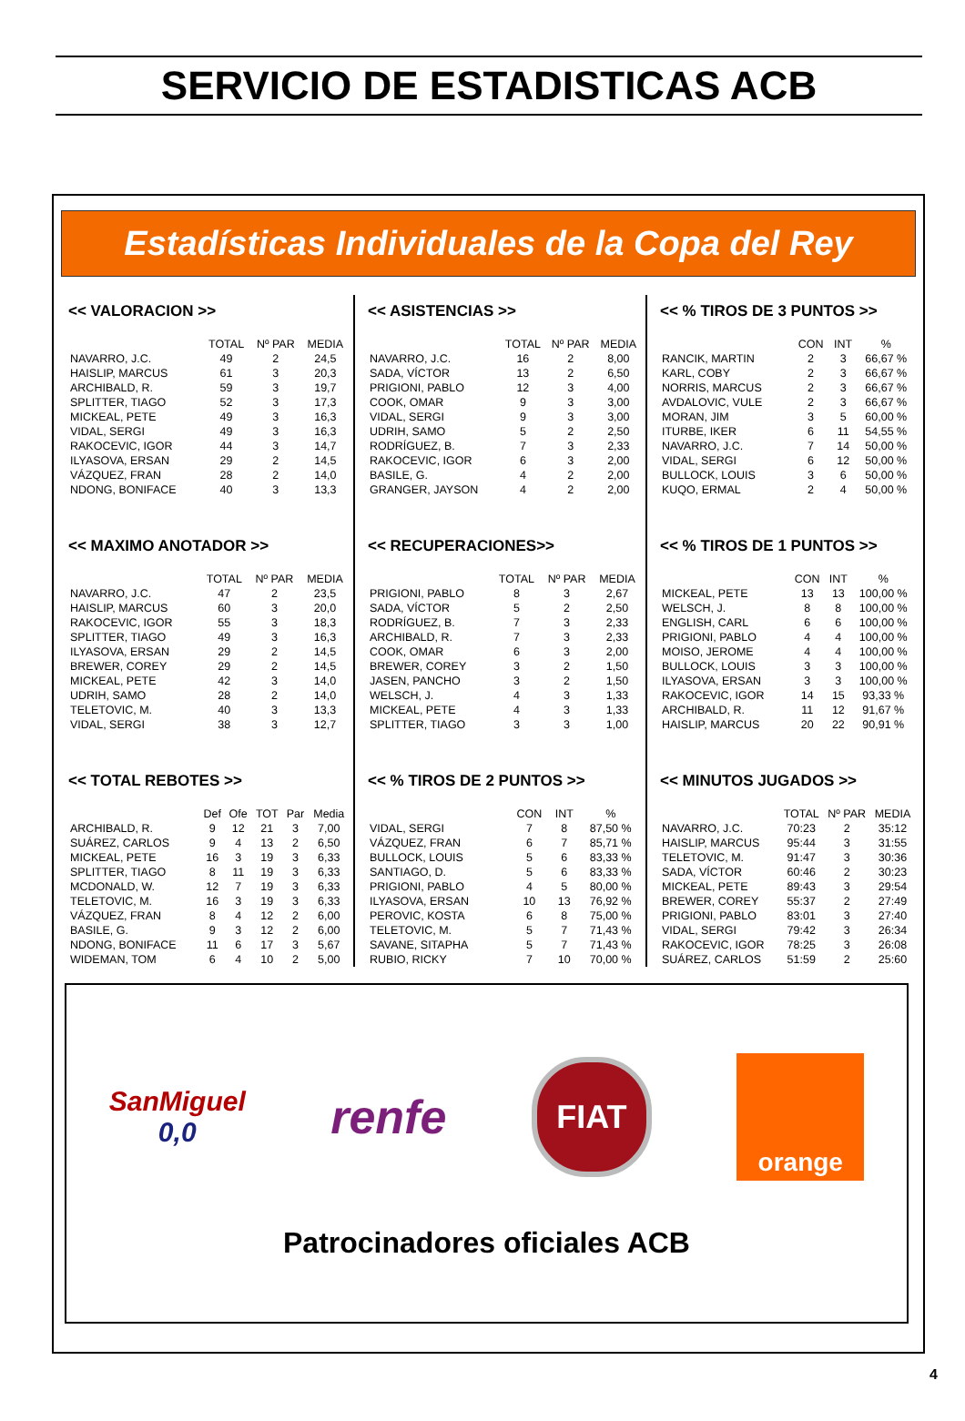SERVICIO DE ESTADISTICAS ACB
Estadísticas Individuales de la Copa del Rey
<< VALORACION >>
| | TOTAL | Nº PAR | MEDIA |
| --- | --- | --- | --- |
| NAVARRO, J.C. | 49 | 2 | 24,5 |
| HAISLIP, MARCUS | 61 | 3 | 20,3 |
| ARCHIBALD, R. | 59 | 3 | 19,7 |
| SPLITTER, TIAGO | 52 | 3 | 17,3 |
| MICKEAL, PETE | 49 | 3 | 16,3 |
| VIDAL, SERGI | 49 | 3 | 16,3 |
| RAKOCEVIC, IGOR | 44 | 3 | 14,7 |
| ILYASOVA, ERSAN | 29 | 2 | 14,5 |
| VÁZQUEZ, FRAN | 28 | 2 | 14,0 |
| NDONG, BONIFACE | 40 | 3 | 13,3 |
<< MAXIMO ANOTADOR >>
| | TOTAL | Nº PAR | MEDIA |
| --- | --- | --- | --- |
| NAVARRO, J.C. | 47 | 2 | 23,5 |
| HAISLIP, MARCUS | 60 | 3 | 20,0 |
| RAKOCEVIC, IGOR | 55 | 3 | 18,3 |
| SPLITTER, TIAGO | 49 | 3 | 16,3 |
| ILYASOVA, ERSAN | 29 | 2 | 14,5 |
| BREWER, COREY | 29 | 2 | 14,5 |
| MICKEAL, PETE | 42 | 3 | 14,0 |
| UDRIH, SAMO | 28 | 2 | 14,0 |
| TELETOVIC, M. | 40 | 3 | 13,3 |
| VIDAL, SERGI | 38 | 3 | 12,7 |
<< TOTAL REBOTES >>
| | Def | Ofe | TOT | Par | Media |
| --- | --- | --- | --- | --- | --- |
| ARCHIBALD, R. | 9 | 12 | 21 | 3 | 7,00 |
| SUÁREZ, CARLOS | 9 | 4 | 13 | 2 | 6,50 |
| MICKEAL, PETE | 16 | 3 | 19 | 3 | 6,33 |
| SPLITTER, TIAGO | 8 | 11 | 19 | 3 | 6,33 |
| MCDONALD, W. | 12 | 7 | 19 | 3 | 6,33 |
| TELETOVIC, M. | 16 | 3 | 19 | 3 | 6,33 |
| VÁZQUEZ, FRAN | 8 | 4 | 12 | 2 | 6,00 |
| BASILE, G. | 9 | 3 | 12 | 2 | 6,00 |
| NDONG, BONIFACE | 11 | 6 | 17 | 3 | 5,67 |
| WIDEMAN, TOM | 6 | 4 | 10 | 2 | 5,00 |
<< ASISTENCIAS >>
| | TOTAL | Nº PAR | MEDIA |
| --- | --- | --- | --- |
| NAVARRO, J.C. | 16 | 2 | 8,00 |
| SADA, VÍCTOR | 13 | 2 | 6,50 |
| PRIGIONI, PABLO | 12 | 3 | 4,00 |
| COOK, OMAR | 9 | 3 | 3,00 |
| VIDAL, SERGI | 9 | 3 | 3,00 |
| UDRIH, SAMO | 5 | 2 | 2,50 |
| RODRÍGUEZ, B. | 7 | 3 | 2,33 |
| RAKOCEVIC, IGOR | 6 | 3 | 2,00 |
| BASILE, G. | 4 | 2 | 2,00 |
| GRANGER, JAYSON | 4 | 2 | 2,00 |
<< RECUPERACIONES>>
| | TOTAL | Nº PAR | MEDIA |
| --- | --- | --- | --- |
| PRIGIONI, PABLO | 8 | 3 | 2,67 |
| SADA, VÍCTOR | 5 | 2 | 2,50 |
| RODRÍGUEZ, B. | 7 | 3 | 2,33 |
| ARCHIBALD, R. | 7 | 3 | 2,33 |
| COOK, OMAR | 6 | 3 | 2,00 |
| BREWER, COREY | 3 | 2 | 1,50 |
| JASEN, PANCHO | 3 | 2 | 1,50 |
| WELSCH, J. | 4 | 3 | 1,33 |
| MICKEAL, PETE | 4 | 3 | 1,33 |
| SPLITTER, TIAGO | 3 | 3 | 1,00 |
<< % TIROS DE 2 PUNTOS >>
| | CON | INT | % |
| --- | --- | --- | --- |
| VIDAL, SERGI | 7 | 8 | 87,50 % |
| VÁZQUEZ, FRAN | 6 | 7 | 85,71 % |
| BULLOCK, LOUIS | 5 | 6 | 83,33 % |
| SANTIAGO, D. | 5 | 6 | 83,33 % |
| PRIGIONI, PABLO | 4 | 5 | 80,00 % |
| ILYASOVA, ERSAN | 10 | 13 | 76,92 % |
| PEROVIC, KOSTA | 6 | 8 | 75,00 % |
| TELETOVIC, M. | 5 | 7 | 71,43 % |
| SAVANE, SITAPHA | 5 | 7 | 71,43 % |
| RUBIO, RICKY | 7 | 10 | 70,00 % |
<< % TIROS DE 3 PUNTOS >>
| | CON | INT | % |
| --- | --- | --- | --- |
| RANCIK, MARTIN | 2 | 3 | 66,67 % |
| KARL, COBY | 2 | 3 | 66,67 % |
| NORRIS, MARCUS | 2 | 3 | 66,67 % |
| AVDALOVIC, VULE | 2 | 3 | 66,67 % |
| MORAN, JIM | 3 | 5 | 60,00 % |
| ITURBE, IKER | 6 | 11 | 54,55 % |
| NAVARRO, J.C. | 7 | 14 | 50,00 % |
| VIDAL, SERGI | 6 | 12 | 50,00 % |
| BULLOCK, LOUIS | 3 | 6 | 50,00 % |
| KUQO, ERMAL | 2 | 4 | 50,00 % |
<< % TIROS DE 1 PUNTOS >>
| | CON | INT | % |
| --- | --- | --- | --- |
| MICKEAL, PETE | 13 | 13 | 100,00 % |
| WELSCH, J. | 8 | 8 | 100,00 % |
| ENGLISH, CARL | 6 | 6 | 100,00 % |
| PRIGIONI, PABLO | 4 | 4 | 100,00 % |
| MOISO, JEROME | 4 | 4 | 100,00 % |
| BULLOCK, LOUIS | 3 | 3 | 100,00 % |
| ILYASOVA, ERSAN | 3 | 3 | 100,00 % |
| RAKOCEVIC, IGOR | 14 | 15 | 93,33 % |
| ARCHIBALD, R. | 11 | 12 | 91,67 % |
| HAISLIP, MARCUS | 20 | 22 | 90,91 % |
<< MINUTOS JUGADOS >>
| | TOTAL | Nº PAR | MEDIA |
| --- | --- | --- | --- |
| NAVARRO, J.C. | 70:23 | 2 | 35:12 |
| HAISLIP, MARCUS | 95:44 | 3 | 31:55 |
| TELETOVIC, M. | 91:47 | 3 | 30:36 |
| SADA, VÍCTOR | 60:46 | 2 | 30:23 |
| MICKEAL, PETE | 89:43 | 3 | 29:54 |
| BREWER, COREY | 55:37 | 2 | 27:49 |
| PRIGIONI, PABLO | 83:01 | 3 | 27:40 |
| VIDAL, SERGI | 79:42 | 3 | 26:34 |
| RAKOCEVIC, IGOR | 78:25 | 3 | 26:08 |
| SUÁREZ, CARLOS | 51:59 | 2 | 25:60 |
SanMiguel
0,0
renfe
FIAT
orange
Patrocinadores oficiales ACB
4